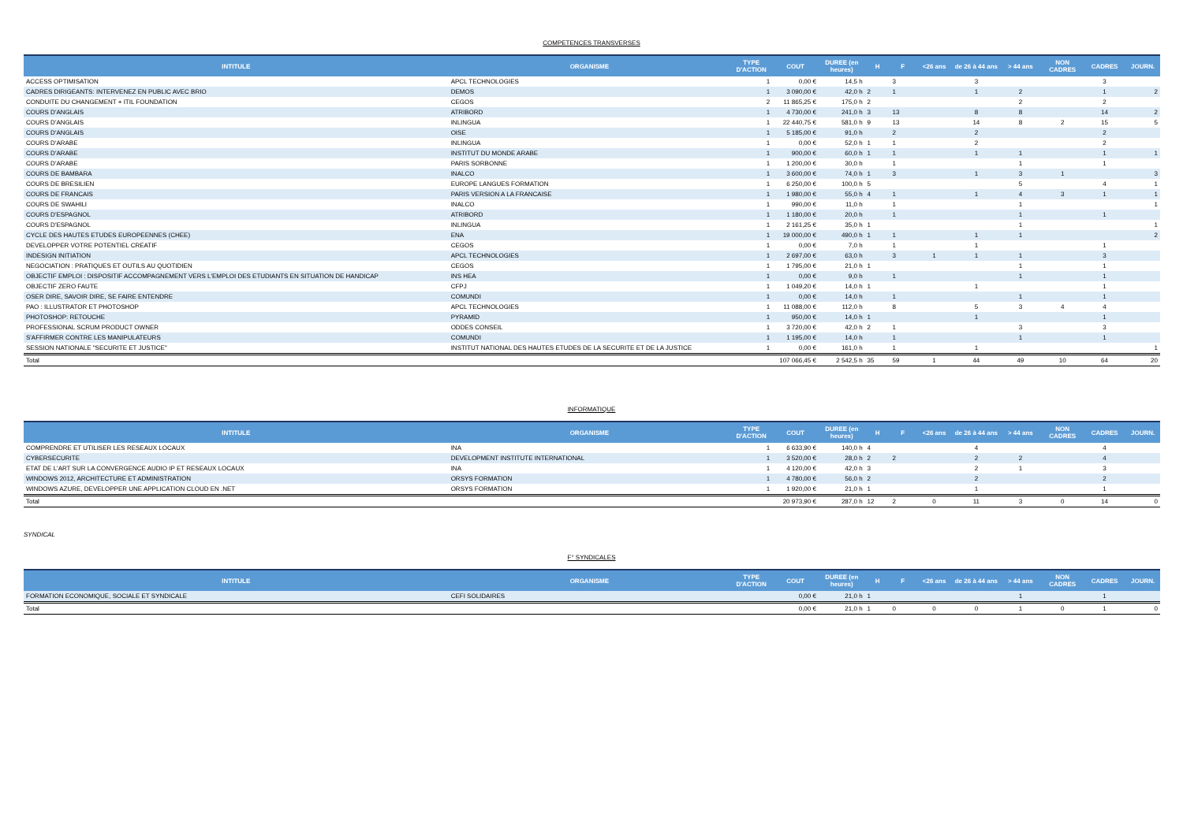COMPETENCES TRANSVERSES
| INTITULE | ORGANISME | TYPE D'ACTION | COUT | DUREE (en heures) | H | F | <26 ans | de 26 à 44 ans | > 44 ans | NON CADRES | CADRES | JOURN. |
| --- | --- | --- | --- | --- | --- | --- | --- | --- | --- | --- | --- | --- |
| ACCESS OPTIMISATION | APCL TECHNOLOGIES | 1 | 0,00 € | 14,5 h | | 3 | | 3 | | | 3 | |
| CADRES DIRIGEANTS: INTERVENEZ EN PUBLIC AVEC BRIO | DEMOS | 1 | 3 090,00 € | 42,0 h | 2 | 1 | | 1 | 2 | | 1 | 2 |
| CONDUITE DU CHANGEMENT + ITIL FOUNDATION | CEGOS | 2 | 11 865,25 € | 175,0 h | 2 | | | | 2 | | 2 | |
| COURS D'ANGLAIS | ATRIBORD | 1 | 4 730,00 € | 241,0 h | 3 | 13 | | 8 | 8 | | 14 | 2 |
| COURS D'ANGLAIS | INLINGUA | 1 | 22 440,75 € | 581,0 h | 9 | 13 | | 14 | 8 | 2 | 15 | 5 |
| COURS D'ANGLAIS | OISE | 1 | 5 185,00 € | 91,0 h | | 2 | | 2 | | | 2 | |
| COURS D'ARABE | INLINGUA | 1 | 0,00 € | 52,0 h | 1 | 1 | | 2 | | | 2 | |
| COURS D'ARABE | INSTITUT DU MONDE ARABE | 1 | 900,00 € | 60,0 h | 1 | 1 | | 1 | 1 | | 1 | 1 |
| COURS D'ARABE | PARIS SORBONNE | 1 | 1 200,00 € | 30,0 h | | 1 | | | 1 | | 1 | |
| COURS DE BAMBARA | INALCO | 1 | 3 600,00 € | 74,0 h | 1 | 3 | | 1 | 3 | 1 | | 3 |
| COURS DE BRESILIEN | EUROPE LANGUES FORMATION | 1 | 6 250,00 € | 100,0 h | 5 | | | | 5 | | 4 | 1 |
| COURS DE FRANCAIS | PARIS VERSION A LA FRANCAISE | 1 | 1 980,00 € | 55,0 h | 4 | 1 | | 1 | 4 | 3 | 1 | 1 |
| COURS DE SWAHILI | INALCO | 1 | 990,00 € | 11,0 h | | 1 | | | 1 | | | 1 |
| COURS D'ESPAGNOL | ATRIBORD | 1 | 1 180,00 € | 20,0 h | | 1 | | | 1 | | 1 | |
| COURS D'ESPAGNOL | INLINGUA | 1 | 2 161,25 € | 35,0 h | 1 | | | | 1 | | | 1 |
| CYCLE DES HAUTES ETUDES EUROPEENNES (CHEE) | ENA | 1 | 19 000,00 € | 490,0 h | 1 | 1 | | 1 | 1 | | | 2 |
| DEVELOPPER VOTRE POTENTIEL CREATIF | CEGOS | 1 | 0,00 € | 7,0 h | | 1 | | 1 | | | 1 | |
| INDESIGN INITIATION | APCL TECHNOLOGIES | 1 | 2 697,00 € | 63,0 h | | 3 | 1 | 1 | 1 | | 3 | |
| NEGOCIATION : PRATIQUES ET OUTILS AU QUOTIDIEN | CEGOS | 1 | 1 795,00 € | 21,0 h | 1 | | | | 1 | | 1 | |
| OBJECTIF EMPLOI : DISPOSITIF ACCOMPAGNEMENT VERS L'EMPLOI DES ETUDIANTS EN SITUATION DE HANDICAP | INS HEA | 1 | 0,00 € | 9,0 h | | 1 | | | 1 | | 1 | |
| OBJECTIF ZERO FAUTE | CFPJ | 1 | 1 049,20 € | 14,0 h | 1 | | | 1 | | | 1 | |
| OSER DIRE, SAVOIR DIRE, SE FAIRE ENTENDRE | COMUNDI | 1 | 0,00 € | 14,0 h | | 1 | | | 1 | | 1 | |
| PAO : ILLUSTRATOR ET PHOTOSHOP | APCL TECHNOLOGIES | 1 | 11 088,00 € | 112,0 h | | 8 | | 5 | 3 | 4 | 4 | |
| PHOTOSHOP: RETOUCHE | PYRAMID | 1 | 950,00 € | 14,0 h | 1 | | | 1 | | | 1 | |
| PROFESSIONAL SCRUM PRODUCT OWNER | ODDES CONSEIL | 1 | 3 720,00 € | 42,0 h | 2 | 1 | | | 3 | | 3 | |
| S'AFFIRMER CONTRE LES MANIPULATEURS | COMUNDI | 1 | 1 195,00 € | 14,0 h | | 1 | | | 1 | | 1 | |
| SESSION NATIONALE "SECURITE ET JUSTICE" | INSTITUT NATIONAL DES HAUTES ETUDES DE LA SECURITE ET DE LA JUSTICE | 1 | 0,00 € | 161,0 h | | 1 | | 1 | | | | 1 |
| Total | | | 107 066,45 € | 2 542,5 h | 35 | 59 | 1 | 44 | 49 | 10 | 64 | 20 |
INFORMATIQUE
| INTITULE | ORGANISME | TYPE D'ACTION | COUT | DUREE (en heures) | H | F | <26 ans | de 26 à 44 ans | > 44 ans | NON CADRES | CADRES | JOURN. |
| --- | --- | --- | --- | --- | --- | --- | --- | --- | --- | --- | --- | --- |
| COMPRENDRE ET UTILISER LES RESEAUX LOCAUX | INA | 1 | 6 633,90 € | 140,0 h | 4 | | | 4 | | | 4 | |
| CYBERSECURITE | DEVELOPMENT INSTITUTE INTERNATIONAL | 1 | 3 520,00 € | 28,0 h | 2 | 2 | | 2 | 2 | | 4 | |
| ETAT DE L'ART SUR LA CONVERGENCE AUDIO IP ET RESEAUX LOCAUX | INA | 1 | 4 120,00 € | 42,0 h | 3 | | | 2 | 1 | | 3 | |
| WINDOWS 2012, ARCHITECTURE ET ADMINISTRATION | ORSYS FORMATION | 1 | 4 780,00 € | 56,0 h | 2 | | | 2 | | | 2 | |
| WINDOWS AZURE, DEVELOPPER UNE APPLICATION CLOUD EN .NET | ORSYS FORMATION | 1 | 1 920,00 € | 21,0 h | 1 | | | 1 | | | 1 | |
| Total | | | 20 973,90 € | 287,0 h | 12 | 2 | 0 | 11 | 3 | 0 | 14 | 0 |
SYNDICAL
F° SYNDICALES
| INTITULE | ORGANISME | TYPE D'ACTION | COUT | DUREE (en heures) | H | F | <26 ans | de 26 à 44 ans | > 44 ans | NON CADRES | CADRES | JOURN. |
| --- | --- | --- | --- | --- | --- | --- | --- | --- | --- | --- | --- | --- |
| FORMATION ECONOMIQUE, SOCIALE ET SYNDICALE | CEFI SOLIDAIRES | | 0,00 € | 21,0 h | 1 | | | | 1 | | 1 | |
| Total | | | 0,00 € | 21,0 h | 1 | 0 | 0 | 0 | 1 | 0 | 1 | 0 |